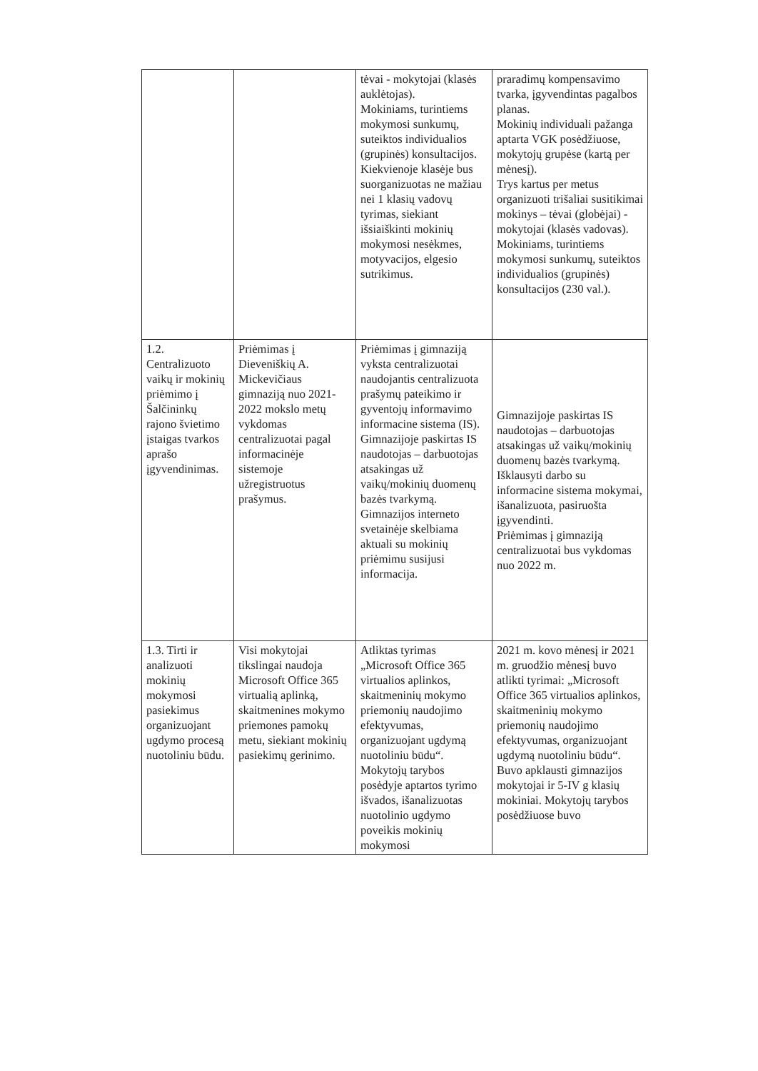| | | tėvai - mokytojai (klasės auklėtojas). Mokiniams, turintiems mokymosi sunkumų, suteiktos individualios (grupinės) konsultacijos. Kiekvienoje klasėje bus suorganizuotas ne mažiau nei 1 klasių vadovų tyrimas, siekiant išsiaiškinti mokinių mokymosi nesėkmes, motyvacijos, elgesio sutrikimus. | praradimų kompensavimo tvarka, įgyvendintas pagalbos planas. Mokinių individuali pažanga aptarta VGK posėdžiuose, mokytojų grupėse (kartą per mėnesį). Trys kartus per metus organizuoti trišaliai susitikimai mokinys – tėvai (globėjai) - mokytojai (klasės vadovas). Mokiniams, turintiems mokymosi sunkumų, suteiktos individualios (grupinės) konsultacijos (230 val.). |
| 1.2. Centralizuoto vaikų ir mokinių priėmimo į Šalčininkų rajono švietimo įstaigas tvarkos aprašo įgyvendinimas. | Priėmimas į Dieveniškių A. Mickevičiaus gimnaziją nuo 2021-2022 mokslo metų vykdomas centralizuotai pagal informacinėje sistemoje užregistruotus prašymus. | Priėmimas į gimnaziją vyksta centralizuotai naudojantis centralizuota prašymų pateikimo ir gyventojų informavimo informacine sistema (IS). Gimnazijoje paskirtas IS naudotojas – darbuotojas atsakingas už vaikų/mokinių duomenų bazės tvarkymą. Gimnazijos interneto svetainėje skelbiama aktuali su mokinių priėmimu susijusi informacija. | Gimnazijoje paskirtas IS naudotojas – darbuotojas atsakingas už vaikų/mokinių duomenų bazės tvarkymą. Išklausyti darbo su informacine sistema mokymai, išanalizuota, pasiruošta įgyvendinti. Priėmimas į gimnaziją centralizuotai bus vykdomas nuo 2022 m. |
| 1.3. Tirti ir analizuoti mokinių mokymosi pasiekimus organizuojant ugdymo procesą nuotoliniu būdu. | Visi mokytojai tikslingai naudoja Microsoft Office 365 virtualią aplinką, skaitmenines mokymo priemones pamokų metu, siekiant mokinių pasiekimų gerinimo. | Atliktas tyrimas „Microsoft Office 365 virtualios aplinkos, skaitmeninių mokymo priemonių naudojimo efektyvumas, organizuojant ugdymą nuotoliniu būdu“. Mokytojų tarybos posėdyje aptartos tyrimo išvados, išanalizuotas nuotolinio ugdymo poveikis mokinių mokymosi | 2021 m. kovo mėnesį ir 2021 m. gruodžio mėnesį buvo atlikti tyrimai: „Microsoft Office 365 virtualios aplinkos, skaitmeninių mokymo priemonių naudojimo efektyvumas, organizuojant ugdymą nuotoliniu būdu“. Buvo apklausti gimnazijos mokytojai ir 5-IV g klasių mokiniai. Mokytojų tarybos posėdžiuose buvo |